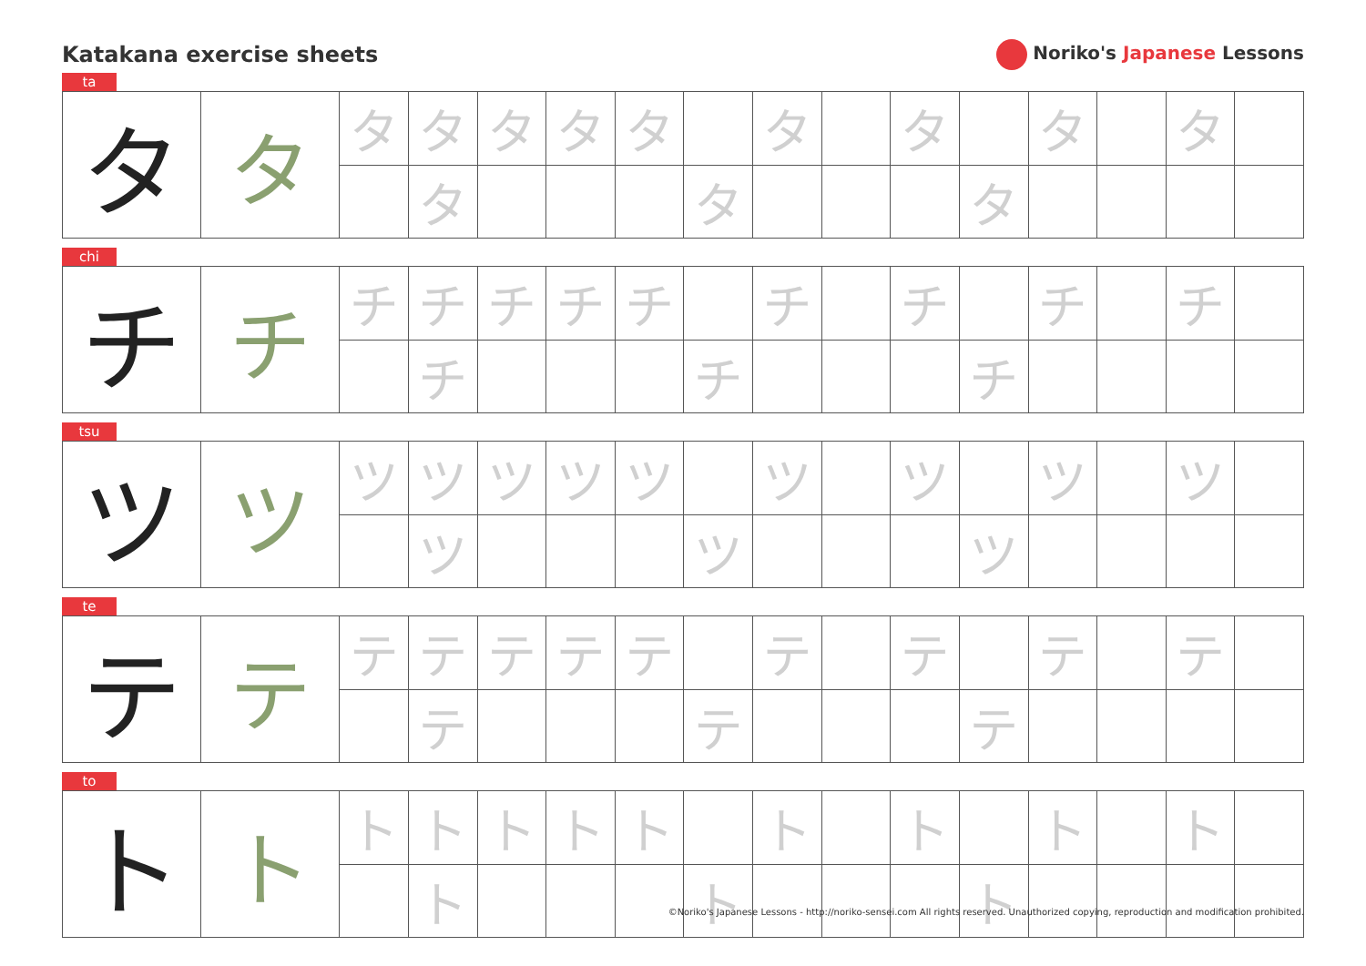Katakana exercise sheets
Noriko's Japanese Lessons
ta
| タ | タ | タ | タ | タ | タ | タ | | タ | | タ | | タ | | タ | |
| | | | タ | | | | タ | | | | タ | | | | |
chi
| チ | チ | チ | チ | チ | チ | チ | | チ | | チ | | チ | | チ | |
| | | | チ | | | | チ | | | | チ | | | | |
tsu
| ツ | ツ | ツ | ツ | ツ | ツ | ツ | | ツ | | ツ | | ツ | | ツ | |
| | | | ツ | | | | ツ | | | | ツ | | | | |
te
| テ | テ | テ | テ | テ | テ | テ | | テ | | テ | | テ | | テ | |
| | | | テ | | | | テ | | | | テ | | | | |
to
| ト | ト | ト | ト | ト | ト | ト | | ト | | ト | | ト | | ト | |
| | | | ト | | | | ト | | | | ト | | | | |
©Noriko's Japanese Lessons - http://noriko-sensei.com All rights reserved. Unauthorized copying, reproduction and modification prohibited.